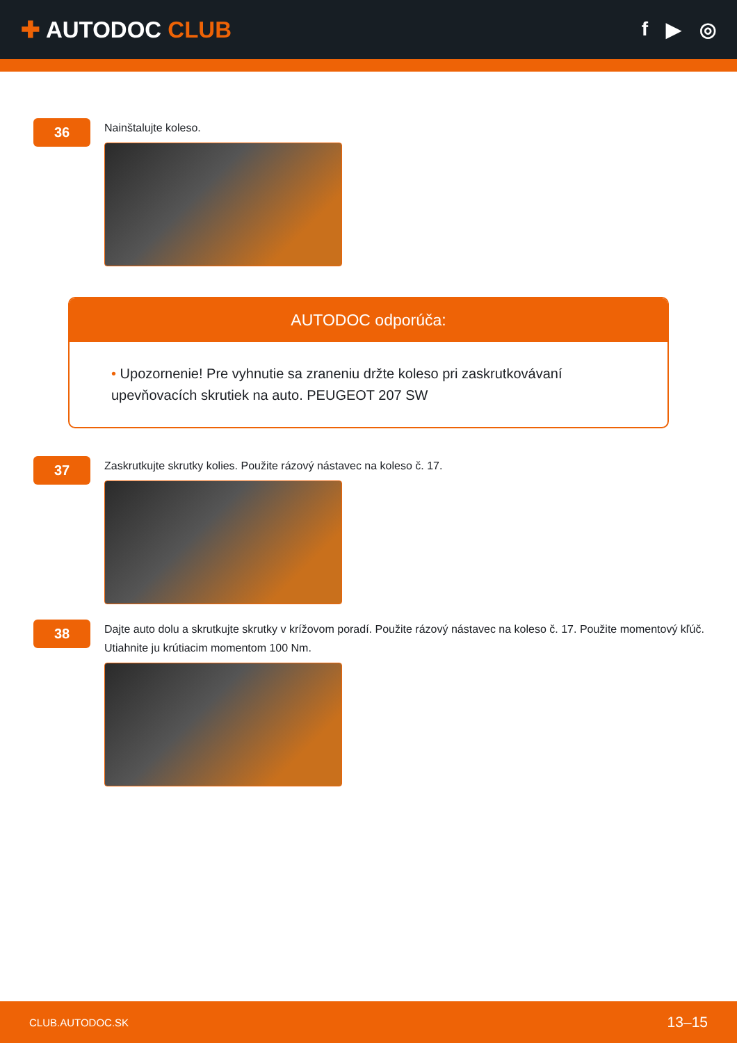✚ AUTODOC CLUB
f ▶ ◎
36
Nainštalujte koleso.
AUTODOC odporúča:
• Upozornenie! Pre vyhnutie sa zraneniu držte koleso pri zaskrutkovávaní upevňovacích skrutiek na auto. PEUGEOT 207 SW
37
Zaskrutkujte skrutky kolies. Použite rázový nástavec na koleso č. 17.
38
Dajte auto dolu a skrutkujte skrutky v krížovom poradí. Použite rázový nástavec na koleso č. 17. Použite momentový kľúč. Utiahnite ju krútiacim momentom 100 Nm.
CLUB.AUTODOC.SK 13–15